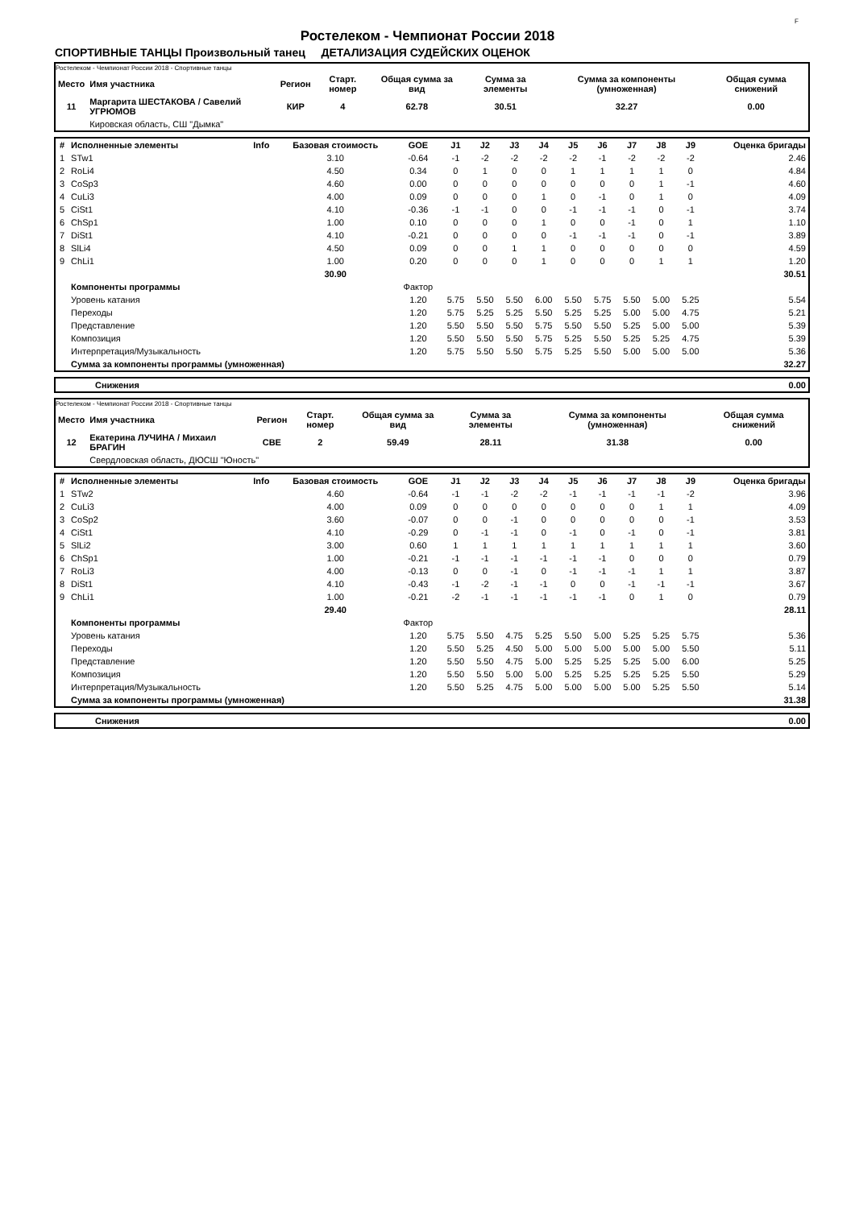F
Ростелеком - Чемпионат России 2018
СПОРТИВНЫЕ ТАНЦЫ Произвольный танец ДЕТАЛИЗАЦИЯ СУДЕЙСКИХ ОЦЕНОК
Ростелеком - Чемпионат России 2018 - Спортивные танцы
| Место | Имя участника | Регион | Старт. номер | Общая сумма за вид | Сумма за элементы | Сумма за компоненты (умноженная) | Общая сумма снижений |
| --- | --- | --- | --- | --- | --- | --- | --- |
| 11 | Маргарита ШЕСТАКОВА / Савелий УГРЮМОВ | КИР | 4 | 62.78 | 30.51 | 32.27 | 0.00 |
| | Кировская область, СШ "Дымка" | | | | | | |
| # | Исполненные элементы | Info | Базовая стоимость | GOE | J1 | J2 | J3 | J4 | J5 | J6 | J7 | J8 | J9 | Оценка бригады |
| --- | --- | --- | --- | --- | --- | --- | --- | --- | --- | --- | --- | --- | --- | --- |
| 1 | STw1 | | 3.10 | -0.64 | -1 | -2 | -2 | -2 | -2 | -1 | -2 | -2 | -2 | 2.46 |
| 2 | RoLi4 | | 4.50 | 0.34 | 0 | 1 | 0 | 0 | 1 | 1 | 1 | 1 | 0 | 4.84 |
| 3 | CoSp3 | | 4.60 | 0.00 | 0 | 0 | 0 | 0 | 0 | 0 | 0 | 1 | -1 | 4.60 |
| 4 | CuLi3 | | 4.00 | 0.09 | 0 | 0 | 0 | 1 | 0 | -1 | 0 | 1 | 0 | 4.09 |
| 5 | CiSt1 | | 4.10 | -0.36 | -1 | -1 | 0 | 0 | -1 | -1 | -1 | 0 | -1 | 3.74 |
| 6 | ChSp1 | | 1.00 | 0.10 | 0 | 0 | 0 | 1 | 0 | 0 | -1 | 0 | 1 | 1.10 |
| 7 | DiSt1 | | 4.10 | -0.21 | 0 | 0 | 0 | 0 | -1 | -1 | -1 | 0 | -1 | 3.89 |
| 8 | SlLi4 | | 4.50 | 0.09 | 0 | 0 | 1 | 1 | 0 | 0 | 0 | 0 | 0 | 4.59 |
| 9 | ChLi1 | | 1.00 | 0.20 | 0 | 0 | 0 | 1 | 0 | 0 | 0 | 1 | 1 | 1.20 |
| | | | 30.90 | | | | | | | | | | | 30.51 |
| | Компоненты программы | | | Фактор | | | | | | | | | | |
| | Уровень катания | | | 1.20 | 5.75 | 5.50 | 5.50 | 6.00 | 5.50 | 5.75 | 5.50 | 5.00 | 5.25 | 5.54 |
| | Переходы | | | 1.20 | 5.75 | 5.25 | 5.25 | 5.50 | 5.25 | 5.25 | 5.00 | 5.00 | 4.75 | 5.21 |
| | Представление | | | 1.20 | 5.50 | 5.50 | 5.50 | 5.75 | 5.50 | 5.50 | 5.25 | 5.00 | 5.00 | 5.39 |
| | Композиция | | | 1.20 | 5.50 | 5.50 | 5.50 | 5.75 | 5.25 | 5.50 | 5.25 | 5.25 | 4.75 | 5.39 |
| | Интерпретация/Музыкальность | | | 1.20 | 5.75 | 5.50 | 5.50 | 5.75 | 5.25 | 5.50 | 5.00 | 5.00 | 5.00 | 5.36 |
| | Сумма за компоненты программы (умноженная) | | | | | | | | | | | | | 32.27 |
| | Снижения | 0.00 |
Ростелеком - Чемпионат России 2018 - Спортивные танцы
| Место | Имя участника | Регион | Старт. номер | Общая сумма за вид | Сумма за элементы | Сумма за компоненты (умноженная) | Общая сумма снижений |
| --- | --- | --- | --- | --- | --- | --- | --- |
| 12 | Екатерина ЛУЧИНА / Михаил БРАГИН | СВЕ | 2 | 59.49 | 28.11 | 31.38 | 0.00 |
| | Свердловская область, ДЮСШ "Юность" | | | | | | |
| # | Исполненные элементы | Info | Базовая стоимость | GOE | J1 | J2 | J3 | J4 | J5 | J6 | J7 | J8 | J9 | Оценка бригады |
| --- | --- | --- | --- | --- | --- | --- | --- | --- | --- | --- | --- | --- | --- | --- |
| 1 | STw2 | | 4.60 | -0.64 | -1 | -1 | -2 | -2 | -1 | -1 | -1 | -1 | -2 | 3.96 |
| 2 | CuLi3 | | 4.00 | 0.09 | 0 | 0 | 0 | 0 | 0 | 0 | 0 | 1 | 1 | 4.09 |
| 3 | CoSp2 | | 3.60 | -0.07 | 0 | 0 | -1 | 0 | 0 | 0 | 0 | 0 | -1 | 3.53 |
| 4 | CiSt1 | | 4.10 | -0.29 | 0 | -1 | -1 | 0 | -1 | 0 | -1 | 0 | -1 | 3.81 |
| 5 | SlLi2 | | 3.00 | 0.60 | 1 | 1 | 1 | 1 | 1 | 1 | 1 | 1 | 1 | 3.60 |
| 6 | ChSp1 | | 1.00 | -0.21 | -1 | -1 | -1 | -1 | -1 | -1 | 0 | 0 | 0 | 0.79 |
| 7 | RoLi3 | | 4.00 | -0.13 | 0 | 0 | -1 | 0 | -1 | -1 | -1 | 1 | 1 | 3.87 |
| 8 | DiSt1 | | 4.10 | -0.43 | -1 | -2 | -1 | -1 | 0 | 0 | -1 | -1 | -1 | 3.67 |
| 9 | ChLi1 | | 1.00 | -0.21 | -2 | -1 | -1 | -1 | -1 | -1 | 0 | 1 | 0 | 0.79 |
| | | | 29.40 | | | | | | | | | | | 28.11 |
| | Компоненты программы | | | Фактор | | | | | | | | | | |
| | Уровень катания | | | 1.20 | 5.75 | 5.50 | 4.75 | 5.25 | 5.50 | 5.00 | 5.25 | 5.25 | 5.75 | 5.36 |
| | Переходы | | | 1.20 | 5.50 | 5.25 | 4.50 | 5.00 | 5.00 | 5.00 | 5.00 | 5.00 | 5.50 | 5.11 |
| | Представление | | | 1.20 | 5.50 | 5.50 | 4.75 | 5.00 | 5.25 | 5.25 | 5.25 | 5.00 | 6.00 | 5.25 |
| | Композиция | | | 1.20 | 5.50 | 5.50 | 5.00 | 5.00 | 5.25 | 5.25 | 5.25 | 5.25 | 5.50 | 5.29 |
| | Интерпретация/Музыкальность | | | 1.20 | 5.50 | 5.25 | 4.75 | 5.00 | 5.00 | 5.00 | 5.00 | 5.25 | 5.50 | 5.14 |
| | Сумма за компоненты программы (умноженная) | | | | | | | | | | | | | 31.38 |
| | Снижения | 0.00 |